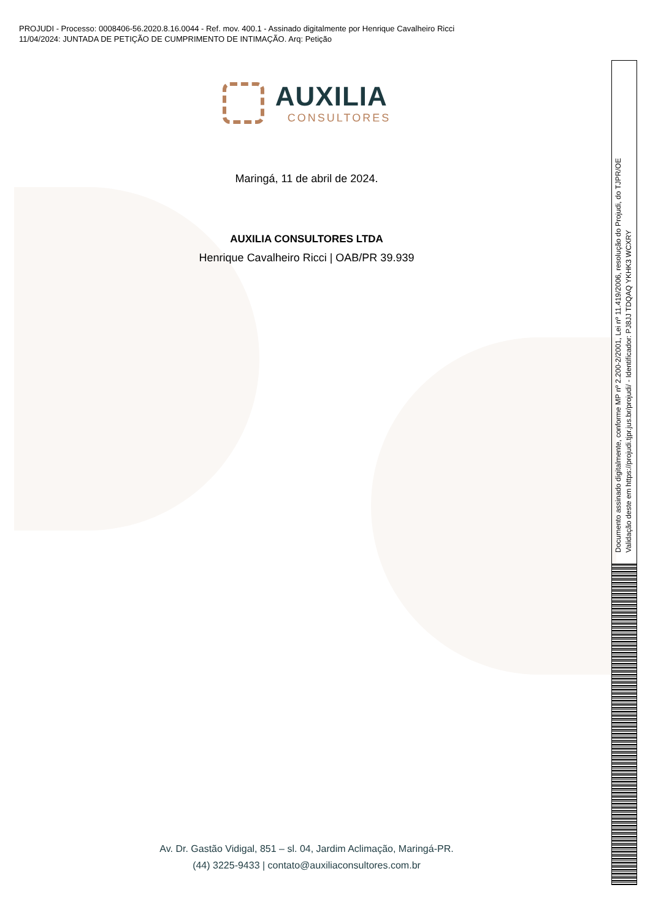PROJUDI - Processo: 0008406-56.2020.8.16.0044 - Ref. mov. 400.1 - Assinado digitalmente por Henrique Cavalheiro Ricci
11/04/2024: JUNTADA DE PETIÇÃO DE CUMPRIMENTO DE INTIMAÇÃO. Arq: Petição
AUXILIA
CONSULTORES
Maringá, 11 de abril de 2024.
AUXILIA CONSULTORES LTDA
Henrique Cavalheiro Ricci | OAB/PR 39.939
Av. Dr. Gastão Vidigal, 851 – sl. 04, Jardim Aclimação, Maringá-PR.
(44) 3225-9433 | contato@auxiliaconsultores.com.br
Documento assinado digitalmente, conforme MP nº 2.200-2/2001, Lei nº 11.419/2006, resolução do Projudi, do TJPR/OE
Validação deste em https://projudi.tjpr.jus.br/projudi/ - Identificador: PJ8JJ TDQAQ YKHK3 WCXRY